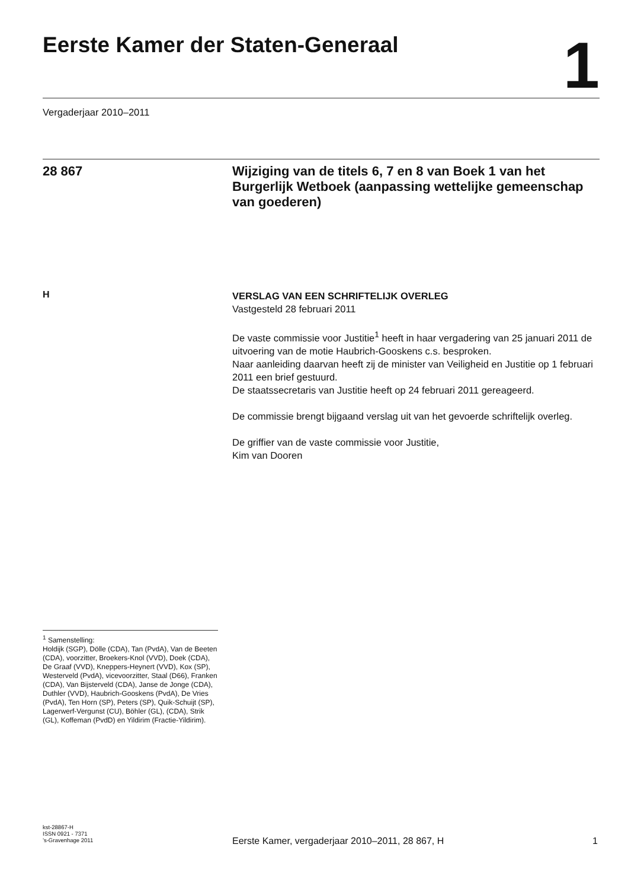Eerste Kamer der Staten-Generaal
1
Vergaderjaar 2010–2011
28 867
Wijziging van de titels 6, 7 en 8 van Boek 1 van het Burgerlijk Wetboek (aanpassing wettelijke gemeenschap van goederen)
H
VERSLAG VAN EEN SCHRIFTELIJK OVERLEG
Vastgesteld 28 februari 2011
De vaste commissie voor Justitie<sup>1</sup> heeft in haar vergadering van 25 januari 2011 de uitvoering van de motie Haubrich-Gooskens c.s. besproken.
Naar aanleiding daarvan heeft zij de minister van Veiligheid en Justitie op 1 februari 2011 een brief gestuurd.
De staatssecretaris van Justitie heeft op 24 februari 2011 gereageerd.
De commissie brengt bijgaand verslag uit van het gevoerde schriftelijk overleg.
De griffier van de vaste commissie voor Justitie,
Kim van Dooren
<sup>1</sup> Samenstelling:
Holdijk (SGP), Dölle (CDA), Tan (PvdA), Van de Beeten (CDA), voorzitter, Broekers-Knol (VVD), Doek (CDA), De Graaf (VVD), Kneppers-Heynert (VVD), Kox (SP), Westerveld (PvdA), vicevoorzitter, Staal (D66), Franken (CDA), Van Bijsterveld (CDA), Janse de Jonge (CDA), Duthler (VVD), Haubrich-Gooskens (PvdA), De Vries (PvdA), Ten Horn (SP), Peters (SP), Quik-Schuijt (SP), Lagerwerf-Vergunst (CU), Böhler (GL), (CDA), Strik (GL), Koffeman (PvdD) en Yildirim (Fractie-Yildirim).
kst-28867-H
ISSN 0921 - 7371
’s-Gravenhage 2011
Eerste Kamer, vergaderjaar 2010–2011, 28 867, H
1